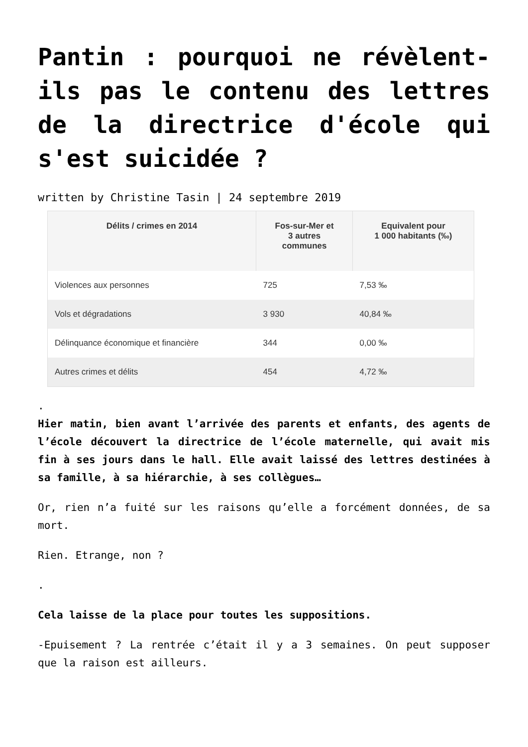Pantin : pourquoi ne révèlent-ils pas le contenu des lettres de la directrice d'école qui s'est suicidée ?
written by Christine Tasin | 24 septembre 2019
| Délits / crimes en 2014 | Fos-sur-Mer et 3 autres communes | Equivalent pour 1 000 habitants (‰) |
| --- | --- | --- |
| Violences aux personnes | 725 | 7,53 ‰ |
| Vols et dégradations | 3 930 | 40,84 ‰ |
| Délinquance économique et financière | 344 | 0,00 ‰ |
| Autres crimes et délits | 454 | 4,72 ‰ |
.
Hier matin, bien avant l’arrivée des parents et enfants, des agents de l’école découvert la directrice de l’école maternelle, qui avait mis fin à ses jours dans le hall. Elle avait laissé des lettres destinées à sa famille, à sa hiérarchie, à ses collègues…
Or, rien n’a fuité sur les raisons qu’elle a forcément données, de sa mort.
Rien. Etrange, non ?
.
Cela laisse de la place pour toutes les suppositions.
-Epuisement ? La rentrée c’était il y a 3 semaines. On peut supposer que la raison est ailleurs.